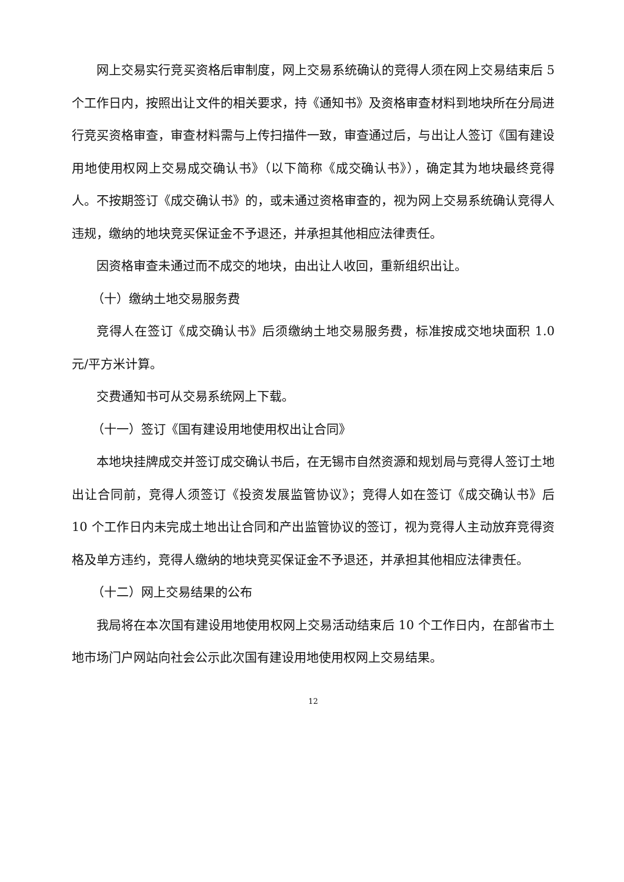网上交易实行竞买资格后审制度，网上交易系统确认的竞得人须在网上交易结束后 5 个工作日内，按照出让文件的相关要求，持《通知书》及资格审查材料到地块所在分局进行竞买资格审查，审查材料需与上传扫描件一致，审查通过后，与出让人签订《国有建设用地使用权网上交易成交确认书》（以下简称《成交确认书》），确定其为地块最终竞得人。不按期签订《成交确认书》的，或未通过资格审查的，视为网上交易系统确认竞得人违规，缴纳的地块竞买保证金不予退还，并承担其他相应法律责任。
因资格审查未通过而不成交的地块，由出让人收回，重新组织出让。
（十）缴纳土地交易服务费
竞得人在签订《成交确认书》后须缴纳土地交易服务费，标准按成交地块面积 1.0 元/平方米计算。
交费通知书可从交易系统网上下载。
（十一）签订《国有建设用地使用权出让合同》
本地块挂牌成交并签订成交确认书后，在无锡市自然资源和规划局与竞得人签订土地出让合同前，竞得人须签订《投资发展监管协议》；竞得人如在签订《成交确认书》后 10 个工作日内未完成土地出让合同和产出监管协议的签订，视为竞得人主动放弃竞得资格及单方违约，竞得人缴纳的地块竞买保证金不予退还，并承担其他相应法律责任。
（十二）网上交易结果的公布
我局将在本次国有建设用地使用权网上交易活动结束后 10 个工作日内，在部省市土地市场门户网站向社会公示此次国有建设用地使用权网上交易结果。
12